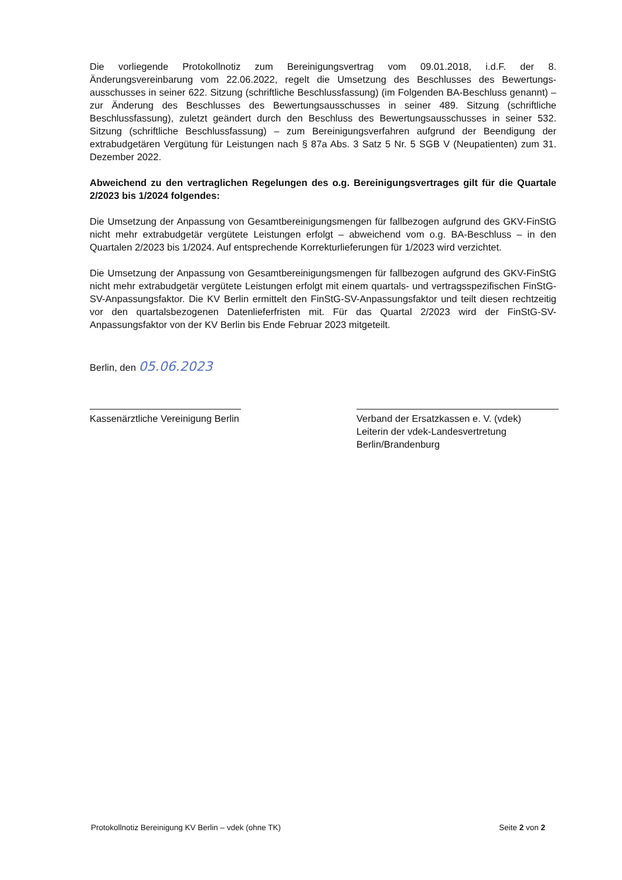Die vorliegende Protokollnotiz zum Bereinigungsvertrag vom 09.01.2018, i.d.F. der 8. Änderungsvereinbarung vom 22.06.2022, regelt die Umsetzung des Beschlusses des Bewertungs-ausschusses in seiner 622. Sitzung (schriftliche Beschlussfassung) (im Folgenden BA-Beschluss genannt) – zur Änderung des Beschlusses des Bewertungsausschusses in seiner 489. Sitzung (schriftliche Beschlussfassung), zuletzt geändert durch den Beschluss des Bewertungsausschusses in seiner 532. Sitzung (schriftliche Beschlussfassung) – zum Bereinigungsverfahren aufgrund der Beendigung der extrabudgetären Vergütung für Leistungen nach § 87a Abs. 3 Satz 5 Nr. 5 SGB V (Neupatienten) zum 31. Dezember 2022.
Abweichend zu den vertraglichen Regelungen des o.g. Bereinigungsvertrages gilt für die Quartale 2/2023 bis 1/2024 folgendes:
Die Umsetzung der Anpassung von Gesamtbereinigungsmengen für fallbezogen aufgrund des GKV-FinStG nicht mehr extrabudgetär vergütete Leistungen erfolgt – abweichend vom o.g. BA-Beschluss – in den Quartalen 2/2023 bis 1/2024. Auf entsprechende Korrekturlieferungen für 1/2023 wird verzichtet.
Die Umsetzung der Anpassung von Gesamtbereinigungsmengen für fallbezogen aufgrund des GKV-FinStG nicht mehr extrabudgetär vergütete Leistungen erfolgt mit einem quartals- und vertragsspezifischen FinStG-SV-Anpassungsfaktor. Die KV Berlin ermittelt den FinStG-SV-Anpassungsfaktor und teilt diesen rechtzeitig vor den quartalsbezogenen Datenlieferfristen mit. Für das Quartal 2/2023 wird der FinStG-SV-Anpassungsfaktor von der KV Berlin bis Ende Februar 2023 mitgeteilt.
Berlin, den 05.06.2023
Kassenärztliche Vereinigung Berlin
Verband der Ersatzkassen e. V. (vdek)
Leiterin der vdek-Landesvertretung Berlin/Brandenburg
Protokollnotiz Bereinigung KV Berlin – vdek (ohne TK) Seite 2 von 2